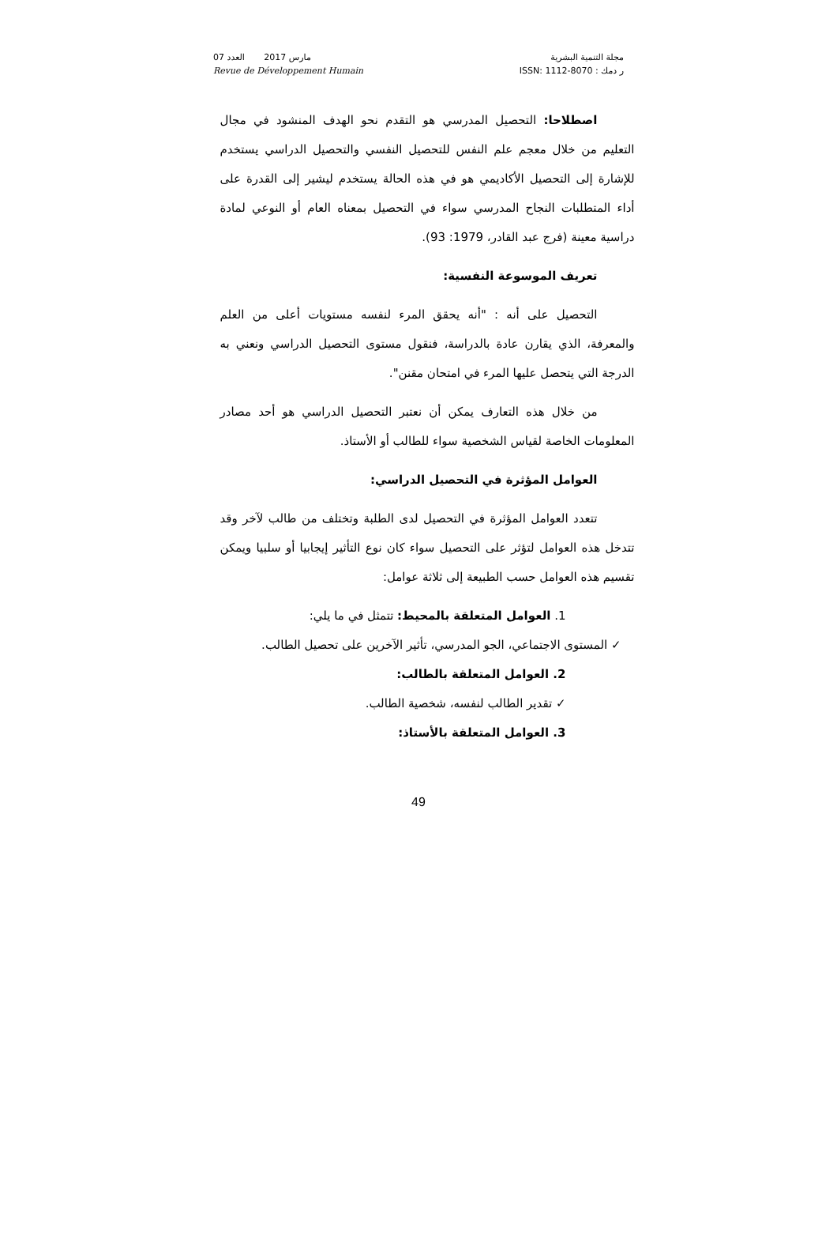مجلة التنمية البشرية
ر دمك : ISSN: 1112-8070
مارس 2017 العدد 07
Revue de Développement Humain
اصطلاحا: التحصيل المدرسي هو التقدم نحو الهدف المنشود في مجال التعليم من خلال معجم علم النفس للتحصيل النفسي والتحصيل الدراسي يستخدم للإشارة إلى التحصيل الأكاديمي هو في هذه الحالة يستخدم ليشير إلى القدرة على أداء المتطلبات النجاح المدرسي سواء في التحصيل بمعناه العام أو النوعي لمادة دراسية معينة (فرج عبد القادر، 1979: 93).
تعريف الموسوعة النفسية:
التحصيل على أنه : "أنه يحقق المرء لنفسه مستويات أعلى من العلم والمعرفة، الذي يقارن عادة بالدراسة، فنقول مستوى التحصيل الدراسي ونعني به الدرجة التي يتحصل عليها المرء في امتحان مقنن".
من خلال هذه التعارف يمكن أن نعتبر التحصيل الدراسي هو أحد مصادر المعلومات الخاصة لقياس الشخصية سواء للطالب أو الأستاذ.
العوامل المؤثرة في التحصيل الدراسي:
تتعدد العوامل المؤثرة في التحصيل لدى الطلبة وتختلف من طالب لآخر وقد تتدخل هذه العوامل لتؤثر على التحصيل سواء كان نوع التأثير إيجابيا أو سلبيا ويمكن تقسيم هذه العوامل حسب الطبيعة إلى ثلاثة عوامل:
1. العوامل المتعلقة بالمحيط: تتمثل في ما يلي:
✓ المستوى الاجتماعي، الجو المدرسي، تأثير الآخرين على تحصيل الطالب.
2. العوامل المتعلقة بالطالب:
✓ تقدير الطالب لنفسه، شخصية الطالب.
3. العوامل المتعلقة بالأستاذ:
49